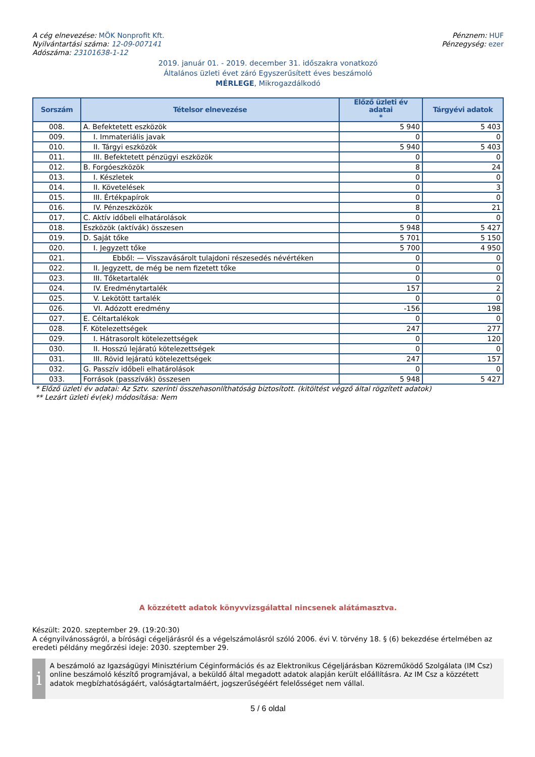A cég elnevezése: MÖK Nonprofit Kft.
Nyilvántartási száma: 12-09-007141
Adószáma: 23101638-1-12
Pénznem: HUF
Pénzegység: ezer
2019. január 01. - 2019. december 31. időszakra vonatkozó
Általános üzleti évet záró Egyszerűsített éves beszámoló
MÉRLEGE, Mikrogazdálkodó
| Sorszám | Tételsor elnevezése | Előző üzleti év adatai * | Tárgyévi adatok |
| --- | --- | --- | --- |
| 008. | A. Befektetett eszközök | 5 940 | 5 403 |
| 009. | I. Immateriális javak | 0 | 0 |
| 010. | II. Tárgyi eszközök | 5 940 | 5 403 |
| 011. | III. Befektetett pénzügyi eszközök | 0 | 0 |
| 012. | B. Forgóeszközök | 8 | 24 |
| 013. | I. Készletek | 0 | 0 |
| 014. | II. Követelések | 0 | 3 |
| 015. | III. Értékpapírok | 0 | 0 |
| 016. | IV. Pénzeszközök | 8 | 21 |
| 017. | C. Aktív időbeli elhatárolások | 0 | 0 |
| 018. | Eszközök (aktívák) összesen | 5 948 | 5 427 |
| 019. | D. Saját tőke | 5 701 | 5 150 |
| 020. | I. Jegyzett tőke | 5 700 | 4 950 |
| 021. | Ebből: — Visszavásárolt tulajdoni részesedés névértéken | 0 | 0 |
| 022. | II. Jegyzett, de még be nem fizetett tőke | 0 | 0 |
| 023. | III. Tőketartalék | 0 | 0 |
| 024. | IV. Eredménytartalék | 157 | 2 |
| 025. | V. Lekötött tartalék | 0 | 0 |
| 026. | VI. Adózott eredmény | -156 | 198 |
| 027. | E. Céltartalékok | 0 | 0 |
| 028. | F. Kötelezettségek | 247 | 277 |
| 029. | I. Hátrasorolt kötelezettségek | 0 | 120 |
| 030. | II. Hosszú lejáratú kötelezettségek | 0 | 0 |
| 031. | III. Rövid lejáratú kötelezettségek | 247 | 157 |
| 032. | G. Passzív időbeli elhatárolások | 0 | 0 |
| 033. | Források (passzívák) összesen | 5 948 | 5 427 |
* Előző üzleti év adatai: Az Sztv. szerinti összehasonlíthatóság biztosított. (kitöltést végző által rögzített adatok)
** Lezárt üzleti év(ek) módosítása: Nem
A közzétett adatok könyvvizsgálattal nincsenek alátámasztva.
Készült: 2020. szeptember 29. (19:20:30)
A cégnyilvánosságról, a bírósági cégeljárásról és a végelszámolásról szóló 2006. évi V. törvény 18. § (6) bekezdése értelmében az eredeti példány megőrzési ideje: 2030. szeptember 29.
i
A beszámoló az Igazságügyi Minisztérium Céginformációs és az Elektronikus Cégeljárásban Közreműködő Szolgálata (IM Csz) online beszámoló készítő programjával, a beküldő által megadott adatok alapján került előállításra. Az IM Csz a közzétett adatok megbízhatóságáért, valóságtartalmáért, jogszerűségéért felelősséget nem vállal.
5 / 6 oldal